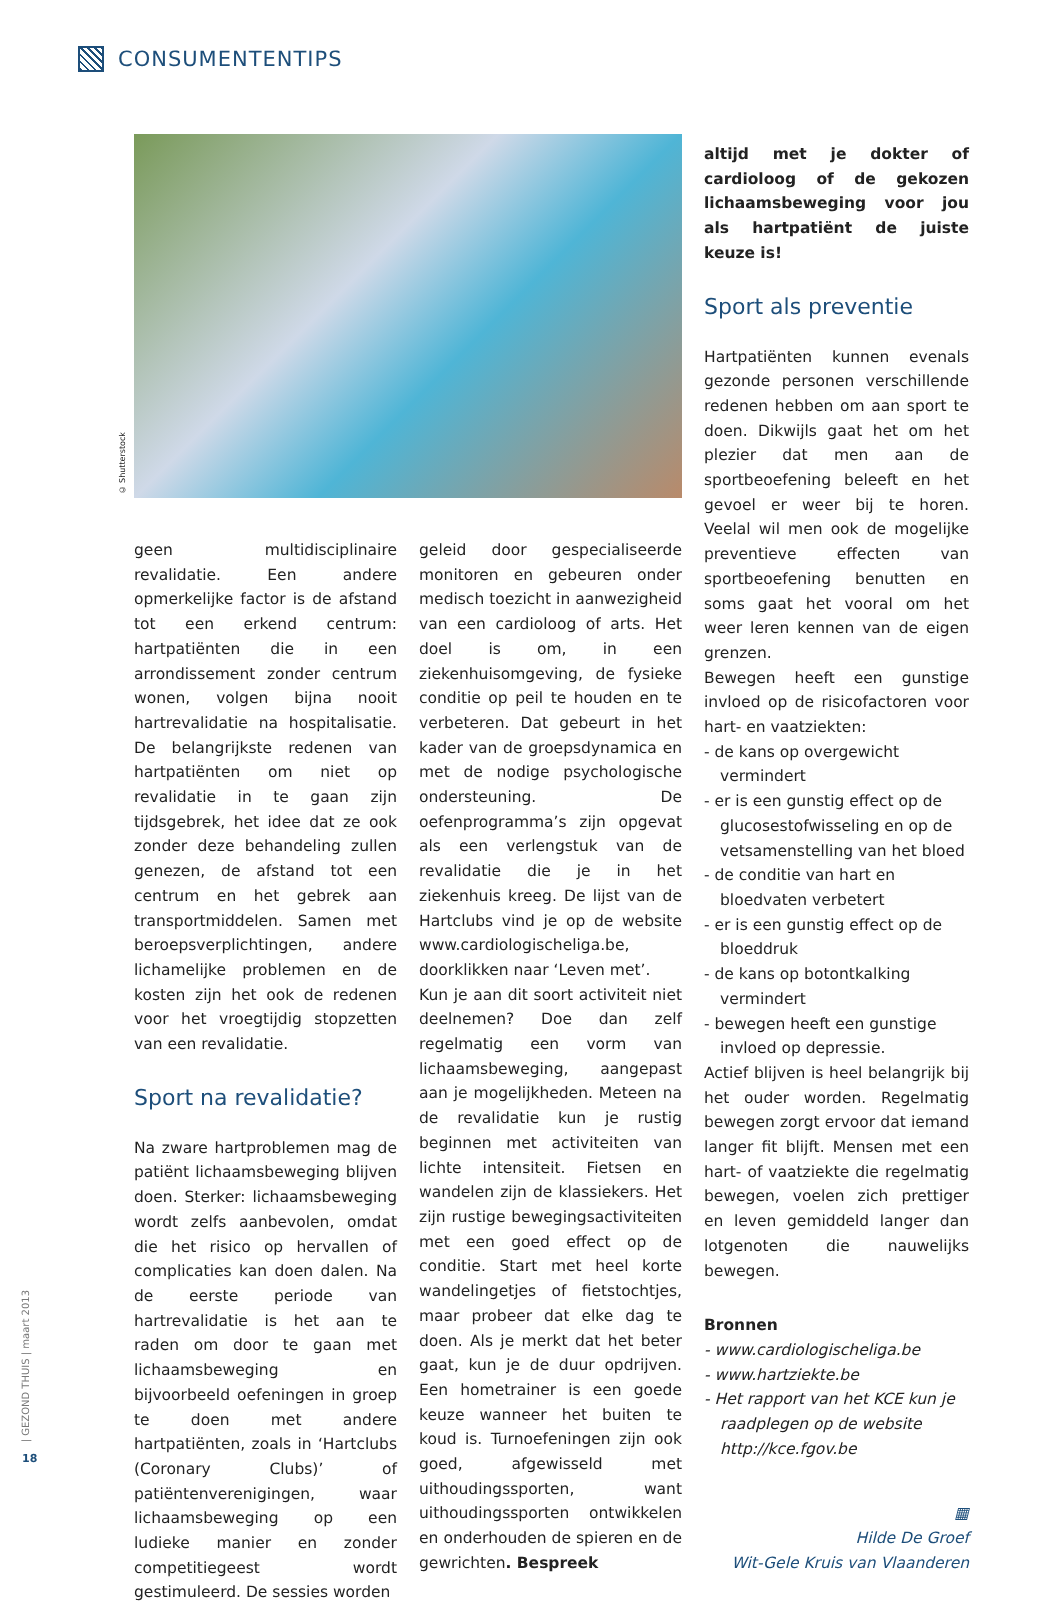CONSUMENTENTIPS
© Shutterstock
geen multidisciplinaire revalidatie. Een andere opmerkelijke factor is de afstand tot een erkend centrum: hartpatiënten die in een arrondissement zonder centrum wonen, volgen bijna nooit hartrevalidatie na hospitalisatie. De belangrijkste redenen van hartpatiënten om niet op revalidatie in te gaan zijn tijdsgebrek, het idee dat ze ook zonder deze behandeling zullen genezen, de afstand tot een centrum en het gebrek aan transportmiddelen. Samen met beroepsverplichtingen, andere lichamelijke problemen en de kosten zijn het ook de redenen voor het vroegtijdig stopzetten van een revalidatie.
Sport na revalidatie?
Na zware hartproblemen mag de patiënt lichaamsbeweging blijven doen. Sterker: lichaamsbeweging wordt zelfs aanbevolen, omdat die het risico op hervallen of complicaties kan doen dalen. Na de eerste periode van hartrevalidatie is het aan te raden om door te gaan met lichaamsbeweging en bijvoorbeeld oefeningen in groep te doen met andere hartpatiënten, zoals in ‘Hartclubs (Coronary Clubs)’ of patiëntenverenigingen, waar lichaamsbeweging op een ludieke manier en zonder competitiegeest wordt gestimuleerd. De sessies worden
geleid door gespecialiseerde monitoren en gebeuren onder medisch toezicht in aanwezigheid van een cardioloog of arts. Het doel is om, in een ziekenhuisomgeving, de fysieke conditie op peil te houden en te verbeteren. Dat gebeurt in het kader van de groepsdynamica en met de nodige psychologische ondersteuning. De oefenprogramma’s zijn opgevat als een verlengstuk van de revalidatie die je in het ziekenhuis kreeg. De lijst van de Hartclubs vind je op de website www.cardiologischeliga.be, doorklikken naar ‘Leven met’.
Kun je aan dit soort activiteit niet deelnemen? Doe dan zelf regelmatig een vorm van lichaamsbeweging, aangepast aan je mogelijkheden. Meteen na de revalidatie kun je rustig beginnen met activiteiten van lichte intensiteit. Fietsen en wandelen zijn de klassiekers. Het zijn rustige bewegingsactiviteiten met een goed effect op de conditie. Start met heel korte wandelingetjes of fietstochtjes, maar probeer dat elke dag te doen. Als je merkt dat het beter gaat, kun je de duur opdrijven. Een hometrainer is een goede keuze wanneer het buiten te koud is. Turnoefeningen zijn ook goed, afgewisseld met uithoudingssporten, want uithoudingssporten ontwikkelen en onderhouden de spieren en de gewrichten. Bespreek
altijd met je dokter of cardioloog of de gekozen lichaamsbeweging voor jou als hartpatiënt de juiste keuze is!
Sport als preventie
Hartpatiënten kunnen evenals gezonde personen verschillende redenen hebben om aan sport te doen. Dikwijls gaat het om het plezier dat men aan de sportbeoefening beleeft en het gevoel er weer bij te horen. Veelal wil men ook de mogelijke preventieve effecten van sportbeoefening benutten en soms gaat het vooral om het weer leren kennen van de eigen grenzen.
Bewegen heeft een gunstige invloed op de risicofactoren voor hart- en vaatziekten:
- de kans op overgewicht vermindert
- er is een gunstig effect op de glucosestofwisseling en op de vetsamenstelling van het bloed
- de conditie van hart en bloedvaten verbetert
- er is een gunstig effect op de bloeddruk
- de kans op botontkalking vermindert
- bewegen heeft een gunstige invloed op depressie.
Actief blijven is heel belangrijk bij het ouder worden. Regelmatig bewegen zorgt ervoor dat iemand langer fit blijft. Mensen met een hart- of vaatziekte die regelmatig bewegen, voelen zich prettiger en leven gemiddeld langer dan lotgenoten die nauwelijks bewegen.
Bronnen
- www.cardiologischeliga.be
- www.hartziekte.be
- Het rapport van het KCE kun je raadplegen op de website http://kce.fgov.be
▦
Hilde De Groef
Wit-Gele Kruis van Vlaanderen
| GEZOND THUIS | maart 2013
18